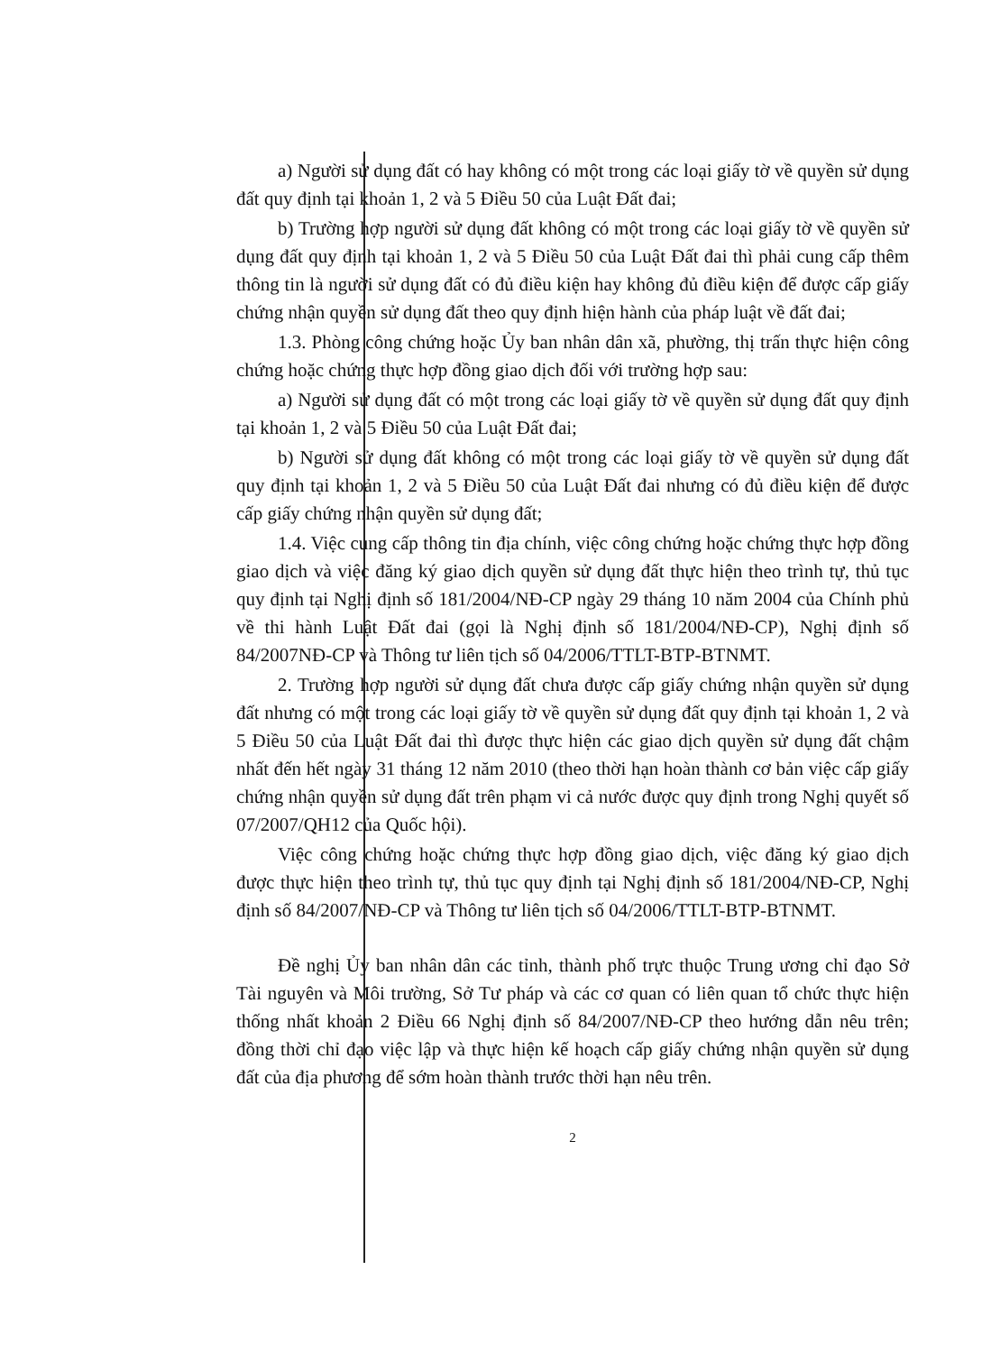a) Người sử dụng đất có hay không có một trong các loại giấy tờ về quyền sử dụng đất quy định tại khoản 1, 2 và 5 Điều 50 của Luật Đất đai;
b) Trường hợp người sử dụng đất không có một trong các loại giấy tờ về quyền sử dụng đất quy định tại khoản 1, 2 và 5 Điều 50 của Luật Đất đai thì phải cung cấp thêm thông tin là người sử dụng đất có đủ điều kiện hay không đủ điều kiện để được cấp giấy chứng nhận quyền sử dụng đất theo quy định hiện hành của pháp luật về đất đai;
1.3. Phòng công chứng hoặc Ủy ban nhân dân xã, phường, thị trấn thực hiện công chứng hoặc chứng thực hợp đồng giao dịch đối với trường hợp sau:
a) Người sử dụng đất có một trong các loại giấy tờ về quyền sử dụng đất quy định tại khoản 1, 2 và 5 Điều 50 của Luật Đất đai;
b) Người sử dụng đất không có một trong các loại giấy tờ về quyền sử dụng đất quy định tại khoản 1, 2 và 5 Điều 50 của Luật Đất đai nhưng có đủ điều kiện để được cấp giấy chứng nhận quyền sử dụng đất;
1.4. Việc cung cấp thông tin địa chính, việc công chứng hoặc chứng thực hợp đồng giao dịch và việc đăng ký giao dịch quyền sử dụng đất thực hiện theo trình tự, thủ tục quy định tại Nghị định số 181/2004/NĐ-CP ngày 29 tháng 10 năm 2004 của Chính phủ về thi hành Luật Đất đai (gọi là Nghị định số 181/2004/NĐ-CP), Nghị định số 84/2007NĐ-CP và Thông tư liên tịch số 04/2006/TTLT-BTP-BTNMT.
2. Trường hợp người sử dụng đất chưa được cấp giấy chứng nhận quyền sử dụng đất nhưng có một trong các loại giấy tờ về quyền sử dụng đất quy định tại khoản 1, 2 và 5 Điều 50 của Luật Đất đai thì được thực hiện các giao dịch quyền sử dụng đất chậm nhất đến hết ngày 31 tháng 12 năm 2010 (theo thời hạn hoàn thành cơ bản việc cấp giấy chứng nhận quyền sử dụng đất trên phạm vi cả nước được quy định trong Nghị quyết số 07/2007/QH12 của Quốc hội).
Việc công chứng hoặc chứng thực hợp đồng giao dịch, việc đăng ký giao dịch được thực hiện theo trình tự, thủ tục quy định tại Nghị định số 181/2004/NĐ-CP, Nghị định số 84/2007/NĐ-CP và Thông tư liên tịch số 04/2006/TTLT-BTP-BTNMT.
Đề nghị Ủy ban nhân dân các tỉnh, thành phố trực thuộc Trung ương chỉ đạo Sở Tài nguyên và Môi trường, Sở Tư pháp và các cơ quan có liên quan tổ chức thực hiện thống nhất khoản 2 Điều 66 Nghị định số 84/2007/NĐ-CP theo hướng dẫn nêu trên; đồng thời chỉ đạo việc lập và thực hiện kế hoạch cấp giấy chứng nhận quyền sử dụng đất của địa phương để sớm hoàn thành trước thời hạn nêu trên.
2